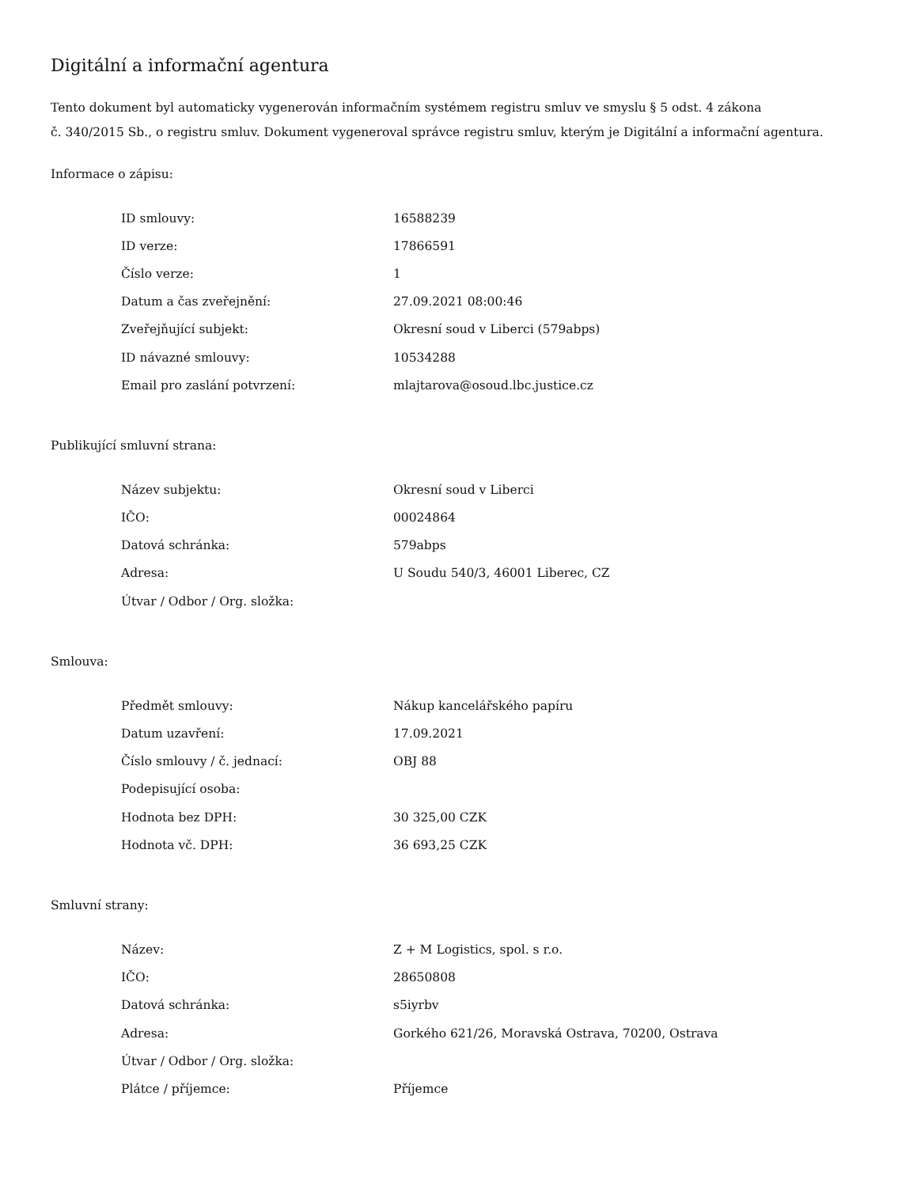Digitální a informační agentura
Tento dokument byl automaticky vygenerován informačním systémem registru smluv ve smyslu § 5 odst. 4 zákona
č. 340/2015 Sb., o registru smluv. Dokument vygeneroval správce registru smluv, kterým je Digitální a informační agentura.
Informace o zápisu:
| ID smlouvy: | 16588239 |
| ID verze: | 17866591 |
| Číslo verze: | 1 |
| Datum a čas zveřejnění: | 27.09.2021 08:00:46 |
| Zveřejňující subjekt: | Okresní soud v Liberci (579abps) |
| ID návazné smlouvy: | 10534288 |
| Email pro zaslání potvrzení: | mlajtarova@osoud.lbc.justice.cz |
Publikující smluvní strana:
| Název subjektu: | Okresní soud v Liberci |
| IČO: | 00024864 |
| Datová schránka: | 579abps |
| Adresa: | U Soudu 540/3, 46001 Liberec, CZ |
| Útvar / Odbor / Org. složka: | |
Smlouva:
| Předmět smlouvy: | Nákup kancelářského papíru |
| Datum uzavření: | 17.09.2021 |
| Číslo smlouvy / č. jednací: | OBJ 88 |
| Podepisující osoba: | |
| Hodnota bez DPH: | 30 325,00 CZK |
| Hodnota vč. DPH: | 36 693,25 CZK |
Smluvní strany:
| Název: | Z + M Logistics, spol. s r.o. |
| IČO: | 28650808 |
| Datová schránka: | s5iyrbv |
| Adresa: | Gorkého 621/26, Moravská Ostrava, 70200, Ostrava |
| Útvar / Odbor / Org. složka: | |
| Plátce / příjemce: | Příjemce |